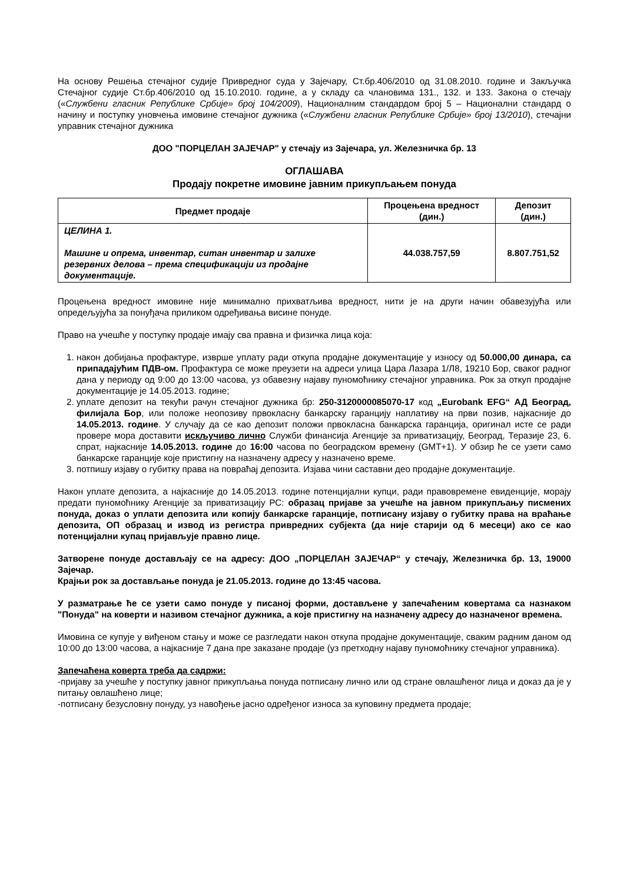На основу Решења стечајног судије Привредног суда у Зајечару, Ст.бр.406/2010 од 31.08.2010. године и Закључка Стечајног судије Ст.бр.406/2010 од 15.10.2010. године, а у складу са члановима 131., 132. и 133. Закона о стечају («Службени гласник Републике Србије» број 104/2009), Националним стандардом број 5 – Национални стандард о начину и поступку уновчења имовине стечајног дужника («Службени гласник Републике Србије» број 13/2010), стечајни управник стечајног дужника
ДОО "ПОРЦЕЛАН ЗАЈЕЧАР" у стечају из Зајечара, ул. Железничка бр. 13
ОГЛАШАВА
Продају покретне имовине јавним прикупљањем понуда
| Предмет продаје | Процењена вредност (дин.) | Депозит (дин.) |
| --- | --- | --- |
| ЦЕЛИНА 1. Машине и опрема, инвентар, ситан инвентар и залихе резервних делова – према спецификацији из продајне документације. | 44.038.757,59 | 8.807.751,52 |
Процењена вредност имовине није минимално прихватљива вредност, нити је на други начин обавезујућа или опредељујућа за понуђача приликом одређивања висине понуде.
Право на учешће у поступку продаје имају сва правна и физичка лица која:
1. након добијања профактуре, изврше уплату ради откупа продајне документације у износу од 50.000,00 динара, са припадајућим ПДВ-ом. Профактура се може преузети на адреси улица Цара Лазара 1/Л8, 19210 Бор, сваког радног дана у периоду од 9:00 до 13:00 часова, уз обавезну најаву пуномоћнику стечајног управника. Рок за откуп продајне документације је 14.05.2013. године;
2. уплате депозит на текући рачун стечајног дужника бр: 250-3120000085070-17 код „Eurobank EFG“ АД Београд, филијала Бор, или положе неопозиву првокласну банкарску гаранцију наплативу на први позив, најкасније до 14.05.2013. године. У случају да се као депозит положи првокласна банкарска гаранција, оригинал исте се ради провере мора доставити искључиво лично Служби финансија Агенције за приватизацију, Београд, Теразије 23, 6. спрат, најкасније 14.05.2013. године до 16:00 часова по београдском времену (GMT+1). У обзир ће се узети само банкарске гаранције које пристигну на назначену адресу у назначено време.
3. потпишу изјаву о губитку права на повраћај депозита. Изјава чини саставни део продајне документације.
Након уплате депозита, а најкасније до 14.05.2013. године потенцијални купци, ради правовремене евиденције, морају предати пуномоћнику Агенције за приватизацију РС: образац пријаве за учешће на јавном прикупљању писмених понуда, доказ о уплати депозита или копију банкарске гаранције, потписану изјаву о губитку права на враћање депозита, ОП образац и извод из регистра привредних субјекта (да није старији од 6 месеци) ако се као потенцијални купац пријављује правно лице.
Затворене понуде достављају се на адресу: ДОО „ПОРЦЕЛАН ЗАЈЕЧАР“ у стечају, Железничка бр. 13, 19000 Зајечар.
Крајњи рок за достављање понуда је 21.05.2013. године до 13:45 часова.
У разматрање ће се узети само понуде у писаној форми, достављене у запечаћеним ковертама са назнаком "Понуда" на коверти и називом стечајног дужника, а које пристигну на назначену адресу до назначеног времена.
Имовина се купује у виђеном стању и може се разгледати након откупа продајне документације, сваким радним даном од 10:00 до 13:00 часова, а најкасније 7 дана пре заказане продаје (уз претходну најаву пуномоћнику стечајног управника).
Запечаћена коверта треба да садржи:
-пријаву за учешће у поступку јавног прикупљања понуда потписану лично или од стране овлашћеног лица и доказ да је у питању овлашћено лице;
-потписану безусловну понуду, уз навођење јасно одређеног износа за куповину предмета продаје;